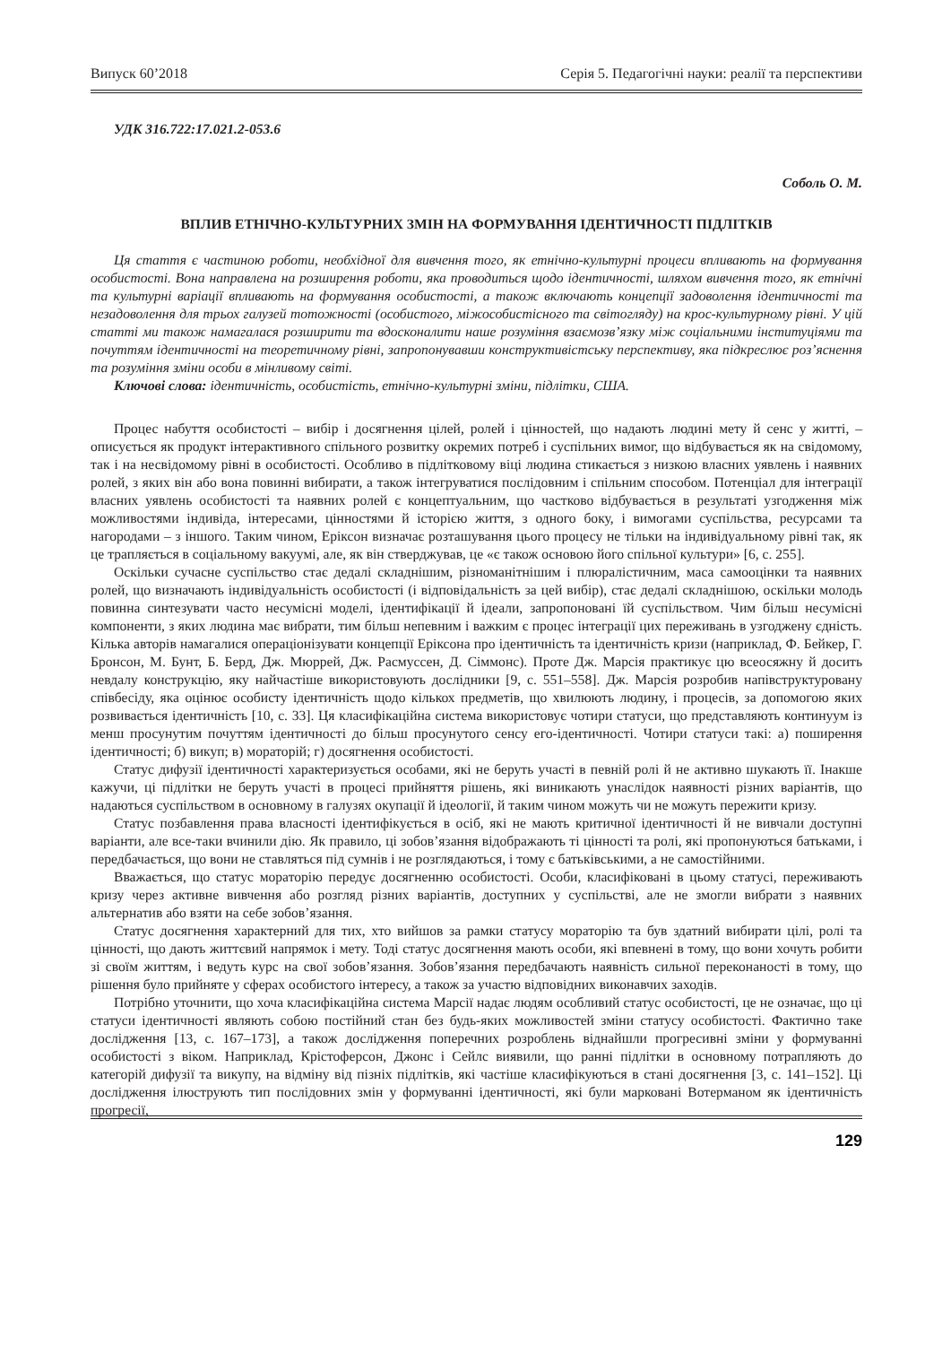Випуск 60’2018 Серія 5. Педагогічні науки: реалії та перспективи
УДК 316.722:17.021.2-053.6
Соболь О. М.
ВПЛИВ ЕТНІЧНО-КУЛЬТУРНИХ ЗМІН НА ФОРМУВАННЯ ІДЕНТИЧНОСТІ ПІДЛІТКІВ
Ця стаття є частиною роботи, необхідної для вивчення того, як етнічно-культурні процеси впливають на формування особистості. Вона направлена на розширення роботи, яка проводиться щодо ідентичності, шляхом вивчення того, як етнічні та культурні варіації впливають на формування особистості, а також включають концепції задоволення ідентичності та незадоволення для трьох галузей тотожності (особистого, міжособистісного та світогляду) на крос-культурному рівні. У цій статті ми також намагалася розширити та вдосконалити наше розуміння взаємозв’язку між соціальними інституціями та почуттям ідентичності на теоретичному рівні, запропонувавши конструктивістську перспективу, яка підкреслює роз’яснення та розуміння зміни особи в мінливому світі.
Ключові слова: ідентичність, особистість, етнічно-культурні зміни, підлітки, США.
Процес набуття особистості – вибір і досягнення цілей, ролей і цінностей, що надають людині мету й сенс у житті, – описується як продукт інтерактивного спільного розвитку окремих потреб і суспільних вимог, що відбувається як на свідомому, так і на несвідомому рівні в особистості. Особливо в підлітковому віці людина стикається з низкою власних уявлень і наявних ролей, з яких він або вона повинні вибирати, а також інтегруватися послідовним і спільним способом. Потенціал для інтеграції власних уявлень особистості та наявних ролей є концептуальним, що частково відбувається в результаті узгодження між можливостями індивіда, інтересами, цінностями й історією життя, з одного боку, і вимогами суспільства, ресурсами та нагородами – з іншого. Таким чином, Еріксон визначає розташування цього процесу не тільки на індивідуальному рівні так, як це трапляється в соціальному вакуумі, але, як він стверджував, це «є також основою його спільної культури» [6, с. 255].
Оскільки сучасне суспільство стає дедалі складнішим, різноманітнішим і плюралістичним, маса самооцінки та наявних ролей, що визначають індивідуальність особистості (і відповідальність за цей вибір), стає дедалі складнішою, оскільки молодь повинна синтезувати часто несумісні моделі, ідентифікації й ідеали, запропоновані їй суспільством. Чим більш несумісні компоненти, з яких людина має вибрати, тим більш непевним і важким є процес інтеграції цих переживань в узгоджену єдність. Кілька авторів намагалися операціонізувати концепції Еріксона про ідентичність та ідентичність кризи (наприклад, Ф. Бейкер, Г. Бронсон, М. Бунт, Б. Берд, Дж. Мюррей, Дж. Расмуссен, Д. Сіммонс). Проте Дж. Марсія практикує цю всеосяжну й досить невдалу конструкцію, яку найчастіше використовують дослідники [9, с. 551–558]. Дж. Марсія розробив напівструктуровану співбесіду, яка оцінює особисту ідентичність щодо кількох предметів, що хвилюють людину, і процесів, за допомогою яких розвивається ідентичність [10, с. 33]. Ця класифікаційна система використовує чотири статуси, що представляють континуум із менш просунутим почуттям ідентичності до більш просунутого сенсу его-ідентичності. Чотири статуси такі: а) поширення ідентичності; б) викуп; в) мораторій; г) досягнення особистості.
Статус дифузії ідентичності характеризується особами, які не беруть участі в певній ролі й не активно шукають її. Інакше кажучи, ці підлітки не беруть участі в процесі прийняття рішень, які виникають унаслідок наявності різних варіантів, що надаються суспільством в основному в галузях окупації й ідеології, й таким чином можуть чи не можуть пережити кризу.
Статус позбавлення права власності ідентифікується в осіб, які не мають критичної ідентичності й не вивчали доступні варіанти, але все-таки вчинили дію. Як правило, ці зобов’язання відображають ті цінності та ролі, які пропонуються батьками, і передбачається, що вони не ставляться під сумнів і не розглядаються, і тому є батьківськими, а не самостійними.
Вважається, що статус мораторію передує досягненню особистості. Особи, класифіковані в цьому статусі, переживають кризу через активне вивчення або розгляд різних варіантів, доступних у суспільстві, але не змогли вибрати з наявних альтернатив або взяти на себе зобов’язання.
Статус досягнення характерний для тих, хто вийшов за рамки статусу мораторію та був здатний вибирати цілі, ролі та цінності, що дають життєвий напрямок і мету. Тоді статус досягнення мають особи, які впевнені в тому, що вони хочуть робити зі своїм життям, і ведуть курс на свої зобов’язання. Зобов’язання передбачають наявність сильної переконаності в тому, що рішення було прийняте у сферах особистого інтересу, а також за участю відповідних виконавчих заходів.
Потрібно уточнити, що хоча класифікаційна система Марсії надає людям особливий статус особистості, це не означає, що ці статуси ідентичності являють собою постійний стан без будь-яких можливостей зміни статусу особистості. Фактично таке дослідження [13, с. 167–173], а також дослідження поперечних розроблень віднайшли прогресивні зміни у формуванні особистості з віком. Наприклад, Крістоферсон, Джонс і Сейлс виявили, що ранні підлітки в основному потрапляють до категорій дифузії та викупу, на відміну від пізніх підлітків, які частіше класифікуються в стані досягнення [3, с. 141–152]. Ці дослідження ілюструють тип послідовних змін у формуванні ідентичності, які були марковані Вотерманом як ідентичність прогресії,
129